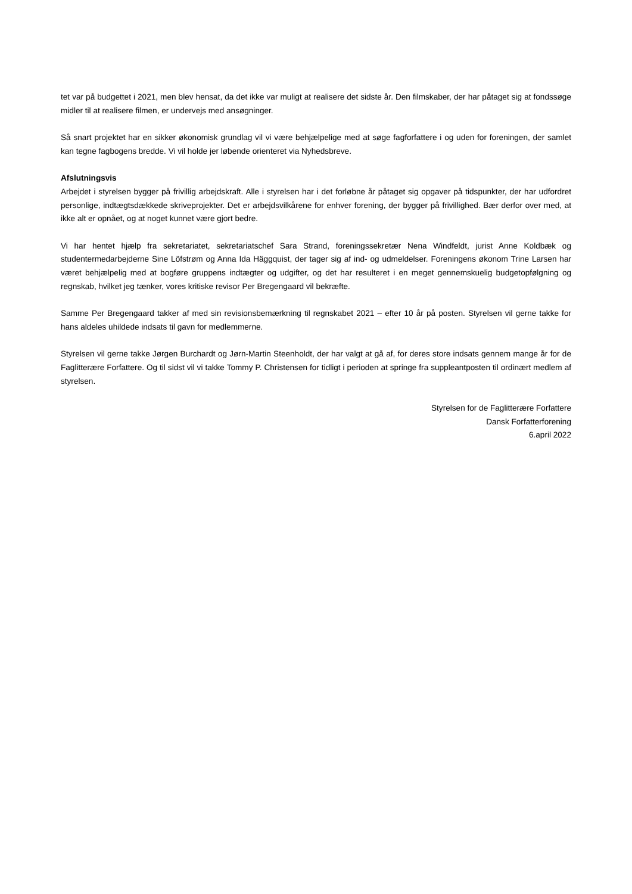tet var på budgettet i 2021, men blev hensat, da det ikke var muligt at realisere det sidste år. Den filmskaber, der har påtaget sig at fondssøge midler til at realisere filmen, er undervejs med ansøgninger.
Så snart projektet har en sikker økonomisk grundlag vil vi være behjælpelige med at søge fagforfattere i og uden for foreningen, der samlet kan tegne fagbogens bredde. Vi vil holde jer løbende orienteret via Nyhedsbreve.
Afslutningsvis
Arbejdet i styrelsen bygger på frivillig arbejdskraft. Alle i styrelsen har i det forløbne år påtaget sig opgaver på tidspunkter, der har udfordret personlige, indtægtsdækkede skriveprojekter. Det er arbejdsvilkårene for enhver forening, der bygger på frivillighed. Bær derfor over med, at ikke alt er opnået, og at noget kunnet være gjort bedre.
Vi har hentet hjælp fra sekretariatet, sekretariatschef Sara Strand, foreningssekretær Nena Windfeldt, jurist Anne Koldbæk og studentermedarbejderne Sine Löfstrøm og Anna Ida Häggquist, der tager sig af ind- og udmeldelser. Foreningens økonom Trine Larsen har været behjælpelig med at bogføre gruppens indtægter og udgifter, og det har resulteret i en meget gennemskuelig budgetopfølgning og regnskab, hvilket jeg tænker, vores kritiske revisor Per Bregengaard vil bekræfte.
Samme Per Bregengaard takker af med sin revisionsbemærkning til regnskabet 2021 – efter 10 år på posten. Styrelsen vil gerne takke for hans aldeles uhildede indsats til gavn for medlemmerne.
Styrelsen vil gerne takke Jørgen Burchardt og Jørn-Martin Steenholdt, der har valgt at gå af, for deres store indsats gennem mange år for de Faglitterære Forfattere. Og til sidst vil vi takke Tommy P. Christensen for tidligt i perioden at springe fra suppleantposten til ordinært medlem af styrelsen.
Styrelsen for de Faglitterære Forfattere
Dansk Forfatterforening
6.april 2022